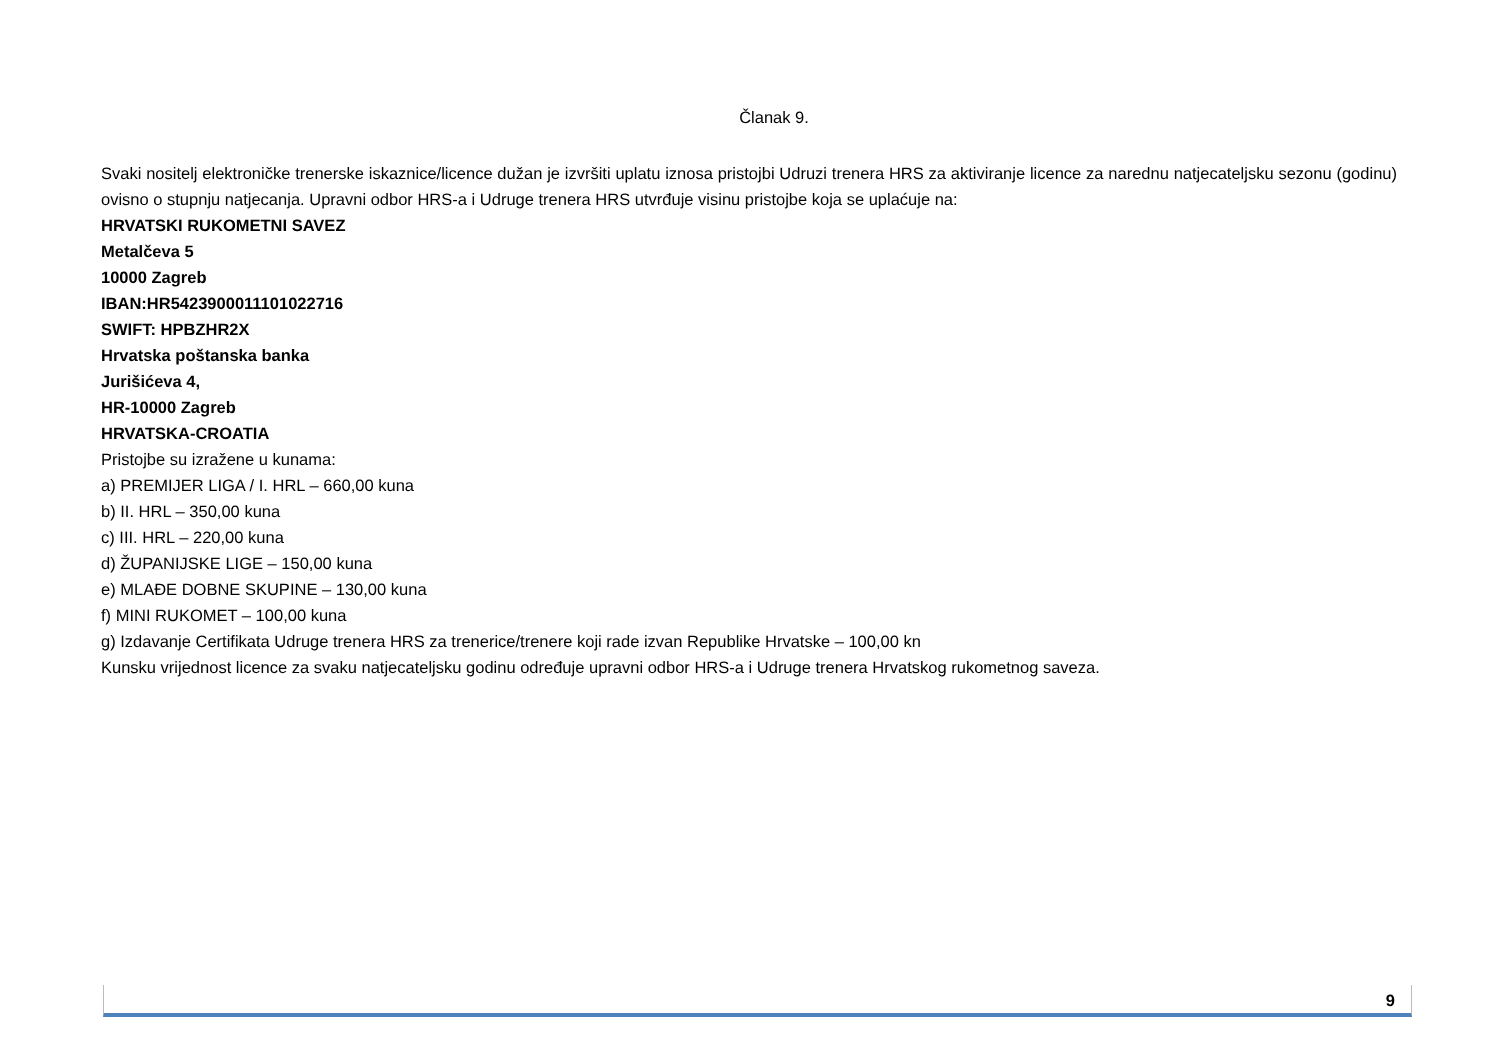Članak 9.
Svaki nositelj elektroničke trenerske iskaznice/licence dužan je izvršiti uplatu iznosa pristojbi Udruzi trenera HRS za aktiviranje licence za narednu natjecateljsku sezonu (godinu) ovisno o stupnju natjecanja. Upravni odbor HRS-a i Udruge trenera HRS utvrđuje visinu pristojbe koja se uplaćuje na:
HRVATSKI RUKOMETNI SAVEZ
Metalčeva 5
10000 Zagreb
IBAN:HR5423900011101022716
SWIFT: HPBZHR2X
Hrvatska poštanska banka
Jurišićeva 4,
HR-10000 Zagreb
HRVATSKA-CROATIA
Pristojbe su izražene u kunama:
a) PREMIJER LIGA / I. HRL – 660,00 kuna
b) II. HRL – 350,00 kuna
c) III. HRL – 220,00 kuna
d) ŽUPANIJSKE LIGE – 150,00 kuna
e) MLAĐE DOBNE SKUPINE – 130,00 kuna
f) MINI RUKOMET – 100,00 kuna
g) Izdavanje Certifikata Udruge trenera HRS za trenerice/trenere koji rade izvan Republike Hrvatske – 100,00 kn
Kunsku vrijednost licence za svaku natjecateljsku godinu određuje upravni odbor HRS-a i Udruge trenera Hrvatskog rukometnog saveza.
9